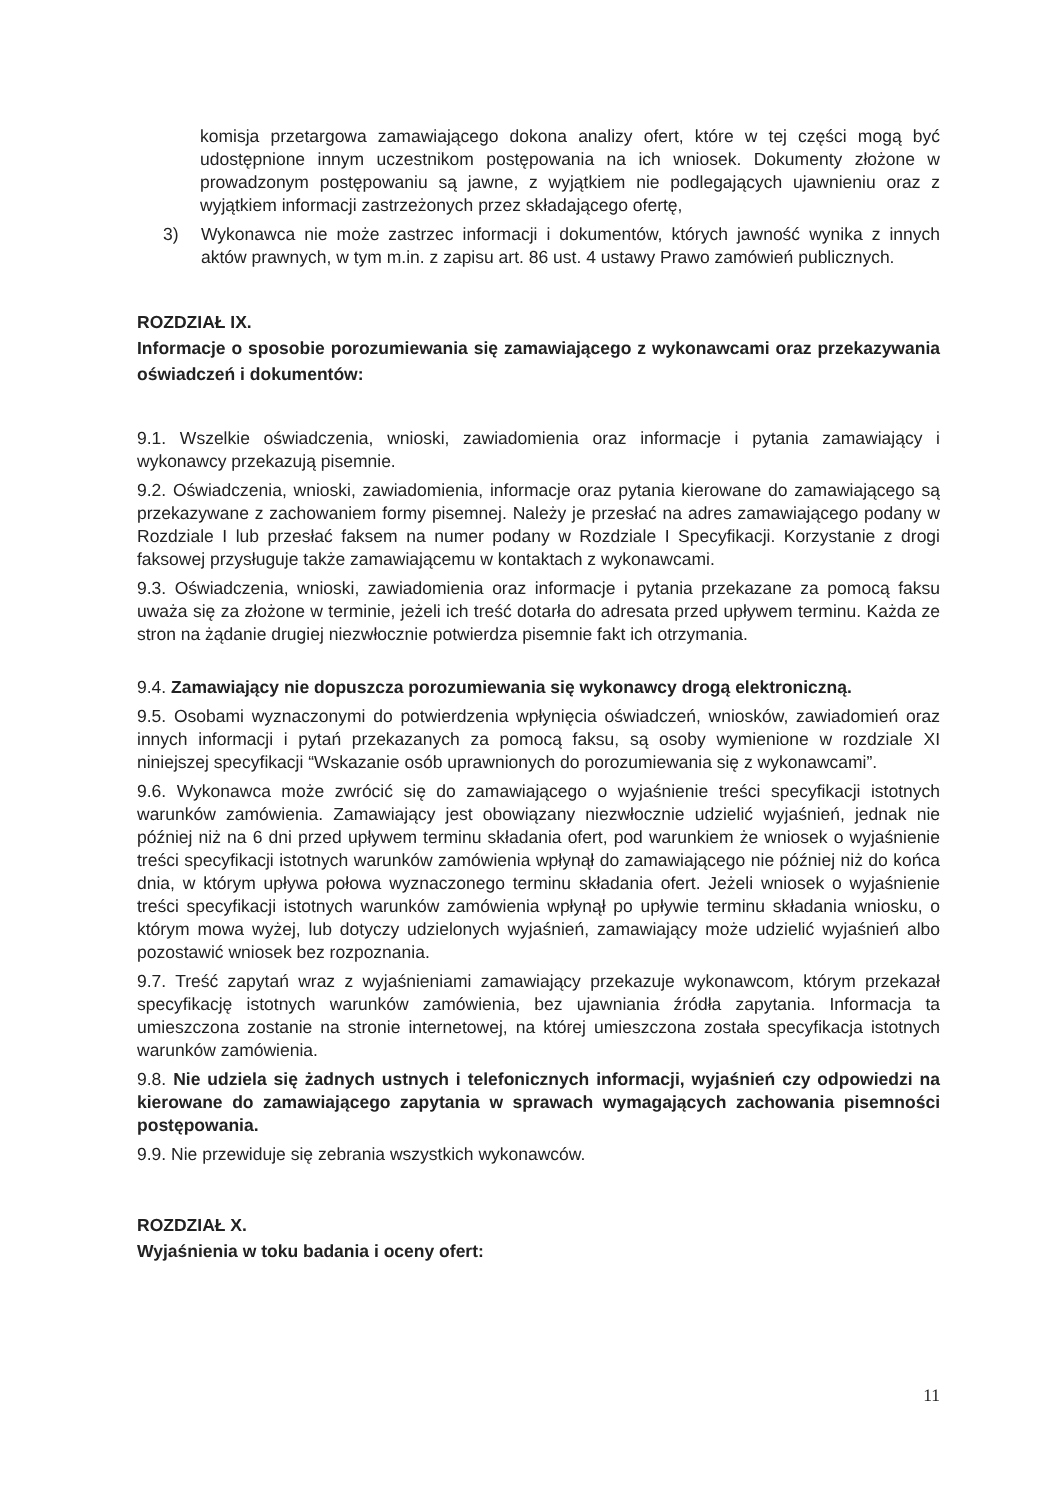komisja przetargowa zamawiającego dokona analizy ofert, które w tej części mogą być udostępnione innym uczestnikom postępowania na ich wniosek. Dokumenty złożone w prowadzonym postępowaniu są jawne, z wyjątkiem nie podlegających ujawnieniu oraz z wyjątkiem informacji zastrzeżonych przez składającego ofertę,
3) Wykonawca nie może zastrzec informacji i dokumentów, których jawność wynika z innych aktów prawnych, w tym m.in. z zapisu art. 86 ust. 4 ustawy Prawo zamówień publicznych.
ROZDZIAŁ IX.
Informacje o sposobie porozumiewania się zamawiającego z wykonawcami oraz przekazywania oświadczeń i dokumentów:
9.1. Wszelkie oświadczenia, wnioski, zawiadomienia oraz informacje i pytania zamawiający i wykonawcy przekazują pisemnie.
9.2. Oświadczenia, wnioski, zawiadomienia, informacje oraz pytania kierowane do zamawiającego są przekazywane z zachowaniem formy pisemnej. Należy je przesłać na adres zamawiającego podany w Rozdziale I lub przesłać faksem na numer podany w Rozdziale I Specyfikacji. Korzystanie z drogi faksowej przysługuje także zamawiającemu w kontaktach z wykonawcami.
9.3. Oświadczenia, wnioski, zawiadomienia oraz informacje i pytania przekazane za pomocą faksu uważa się za złożone w terminie, jeżeli ich treść dotarła do adresata przed upływem terminu. Każda ze stron na żądanie drugiej niezwłocznie potwierdza pisemnie fakt ich otrzymania.
9.4. Zamawiający nie dopuszcza porozumiewania się wykonawcy drogą elektroniczną.
9.5. Osobami wyznaczonymi do potwierdzenia wpłynięcia oświadczeń, wniosków, zawiadomień oraz innych informacji i pytań przekazanych za pomocą faksu, są osoby wymienione w rozdziale XI niniejszej specyfikacji “Wskazanie osób uprawnionych do porozumiewania się z wykonawcami”.
9.6. Wykonawca może zwrócić się do zamawiającego o wyjaśnienie treści specyfikacji istotnych warunków zamówienia. Zamawiający jest obowiązany niezwłocznie udzielić wyjaśnień, jednak nie później niż na 6 dni przed upływem terminu składania ofert, pod warunkiem że wniosek o wyjaśnienie treści specyfikacji istotnych warunków zamówienia wpłynął do zamawiającego nie później niż do końca dnia, w którym upływa połowa wyznaczonego terminu składania ofert. Jeżeli wniosek o wyjaśnienie treści specyfikacji istotnych warunków zamówienia wpłynął po upływie terminu składania wniosku, o którym mowa wyżej, lub dotyczy udzielonych wyjaśnień, zamawiający może udzielić wyjaśnień albo pozostawić wniosek bez rozpoznania.
9.7. Treść zapytań wraz z wyjaśnieniami zamawiający przekazuje wykonawcom, którym przekazał specyfikację istotnych warunków zamówienia, bez ujawniania źródła zapytania. Informacja ta umieszczona zostanie na stronie internetowej, na której umieszczona została specyfikacja istotnych warunków zamówienia.
9.8. Nie udziela się żadnych ustnych i telefonicznych informacji, wyjaśnień czy odpowiedzi na kierowane do zamawiającego zapytania w sprawach wymagających zachowania pisemności postępowania.
9.9. Nie przewiduje się zebrania wszystkich wykonawców.
ROZDZIAŁ X.
Wyjaśnienia w toku badania i oceny ofert:
11